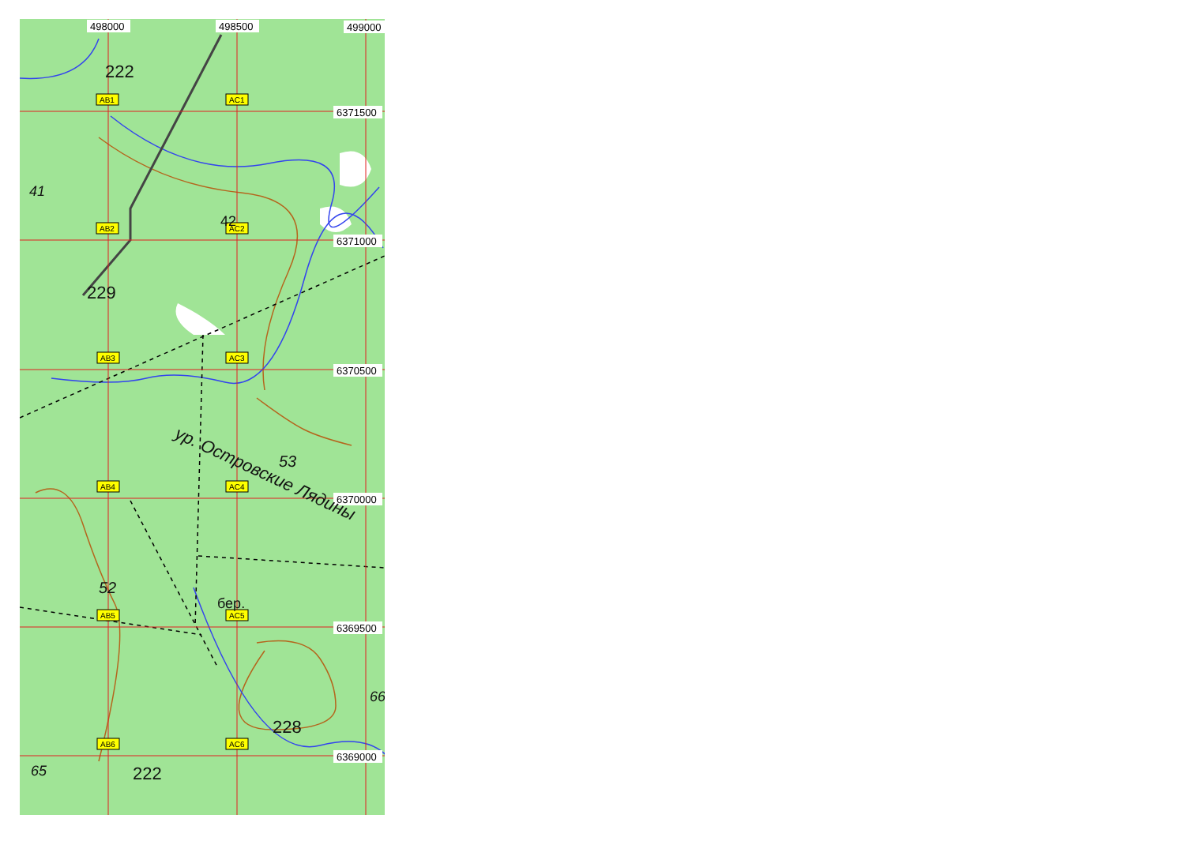498000
498500
499000
6371500
6371000
6370500
6370000
6369500
6369000
AB1
AC1
AB2
AC2
AB3
AC3
AB4
AC4
AB5
AC5
AB6
AC6
222
41
42
229
53
52
бер.
228
66
65
222
ур. Островские Лядины